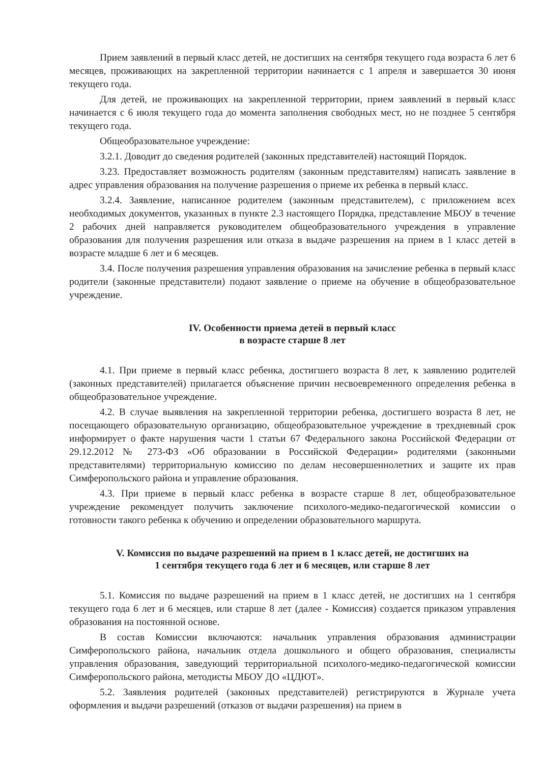Прием заявлений в первый класс детей, не достигших на сентября текущего года возраста 6 лет 6 месяцев, проживающих на закрепленной территории начинается с 1 апреля и завершается 30 июня текущего года.
Для детей, не проживающих на закрепленной территории, прием заявлений в первый класс начинается с 6 июля текущего года до момента заполнения свободных мест, но не позднее 5 сентября текущего года.
Общеобразовательное учреждение:
3.2.1. Доводит до сведения родителей (законных представителей) настоящий Порядок.
3.23. Предоставляет возможность родителям (законным представителям) написать заявление в адрес управления образования на получение разрешения о приеме их ребенка в первый класс.
3.2.4. Заявление, написанное родителем (законным представителем), с приложением всех необходимых документов, указанных в пункте 2.3 настоящего Порядка, представление МБОУ в течение 2 рабочих дней направляется руководителем общеобразовательного учреждения в управление образования для получения разрешения или отказа в выдаче разрешения на прием в 1 класс детей в возрасте младше 6 лет и 6 месяцев.
3.4. После получения разрешения управления образования на зачисление ребенка в первый класс родители (законные представители) подают заявление о приеме на обучение в общеобразовательное учреждение.
IV. Особенности приема детей в первый класс
в возрасте старше 8 лет
4.1. При приеме в первый класс ребенка, достигшего возраста 8 лет, к заявлению родителей (законных представителей) прилагается объяснение причин несвоевременного определения ребенка в общеобразовательное учреждение.
4.2. В случае выявления на закрепленной территории ребенка, достигшего возраста 8 лет, не посещающего образовательную организацию, общеобразовательное учреждение в трехдневный срок информирует о факте нарушения части 1 статьи 67 Федерального закона Российской Федерации от 29.12.2012 № 273-ФЗ «Об образовании в Российской Федерации» родителями (законными представителями) территориальную комиссию по делам несовершеннолетних и защите их прав Симферопольского района и управление образования.
4.3. При приеме в первый класс ребенка в возрасте старше 8 лет, общеобразовательное учреждение рекомендует получить заключение психолого-медико-педагогической комиссии о готовности такого ребенка к обучению и определении образовательного маршрута.
V. Комиссия по выдаче разрешений на прием в 1 класс детей, не достигших на
1 сентября текущего года 6 лет и 6 месяцев, или старше 8 лет
5.1. Комиссия по выдаче разрешений на прием в 1 класс детей, не достигших на 1 сентября текущего года 6 лет и 6 месяцев, или старше 8 лет (далее - Комиссия) создается приказом управления образования на постоянной основе.
В состав Комиссии включаются: начальник управления образования администрации Симферопольского района, начальник отдела дошкольного и общего образования, специалисты управления образования, заведующий территориальной психолого-медико-педагогической комиссии Симферопольского района, методисты МБОУ ДО «ЦДЮТ».
5.2. Заявления родителей (законных представителей) регистрируются в Журнале учета оформления и выдачи разрешений (отказов от выдачи разрешения) на прием в